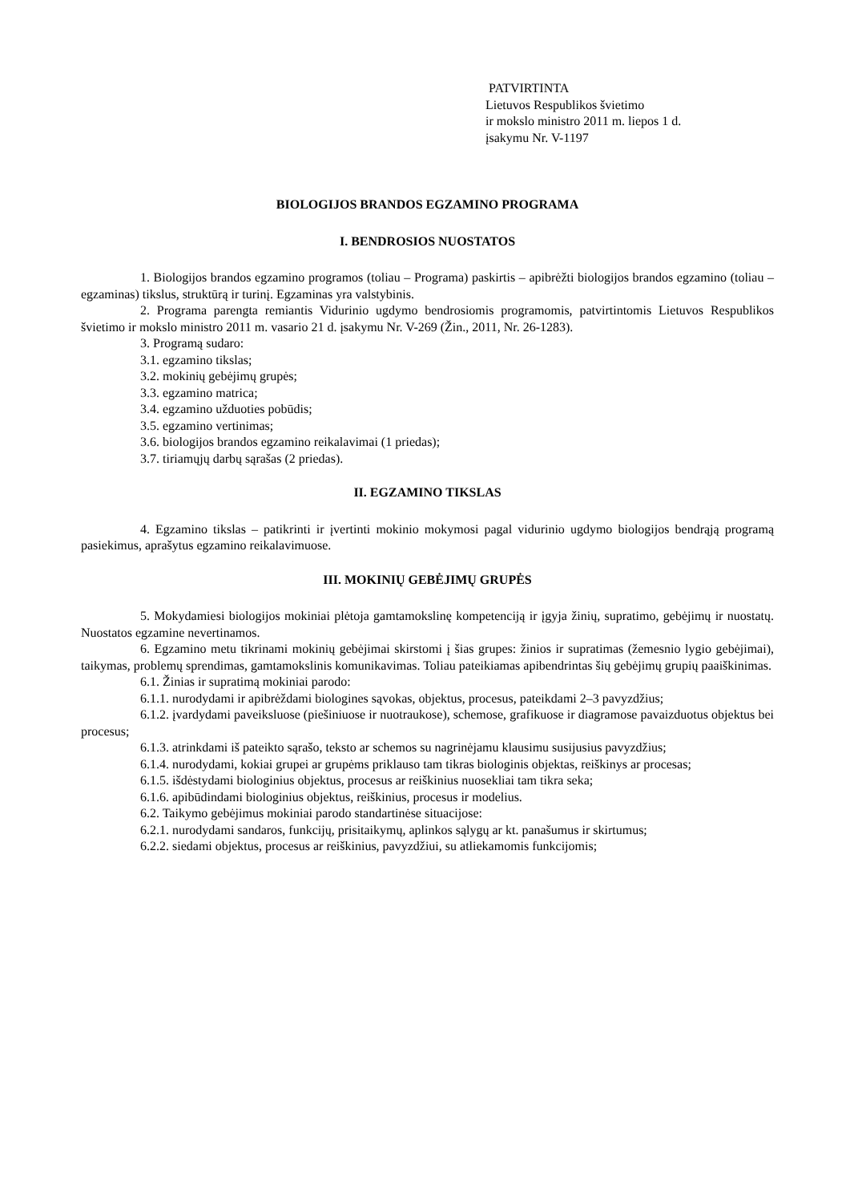PATVIRTINTA
Lietuvos Respublikos švietimo
ir mokslo ministro 2011 m. liepos 1 d.
įsakymu Nr. V-1197
BIOLOGIJOS BRANDOS EGZAMINO PROGRAMA
I. BENDROSIOS NUOSTATOS
1. Biologijos brandos egzamino programos (toliau – Programa) paskirtis – apibrėžti biologijos brandos egzamino (toliau – egzaminas) tikslus, struktūrą ir turinį. Egzaminas yra valstybinis.
2. Programa parengta remiantis Vidurinio ugdymo bendrosiomis programomis, patvirtintomis Lietuvos Respublikos švietimo ir mokslo ministro 2011 m. vasario 21 d. įsakymu Nr. V-269 (Žin., 2011, Nr. 26-1283).
3. Programą sudaro:
3.1. egzamino tikslas;
3.2. mokinių gebėjimų grupės;
3.3. egzamino matrica;
3.4. egzamino užduoties pobūdis;
3.5. egzamino vertinimas;
3.6. biologijos brandos egzamino reikalavimai (1 priedas);
3.7. tiriamųjų darbų sąrašas (2 priedas).
II. EGZAMINO TIKSLAS
4. Egzamino tikslas – patikrinti ir įvertinti mokinio mokymosi pagal vidurinio ugdymo biologijos bendrąją programą pasiekimus, aprašytus egzamino reikalavimuose.
III. MOKINIŲ GEBĖJIMŲ GRUPĖS
5. Mokydamiesi biologijos mokiniai plėtoja gamtamokslinę kompetenciją ir įgyja žinių, supratimo, gebėjimų ir nuostatų. Nuostatos egzamine nevertinamos.
6. Egzamino metu tikrinami mokinių gebėjimai skirstomi į šias grupes: žinios ir supratimas (žemesnio lygio gebėjimai), taikymas, problemų sprendimas, gamtamokslinis komunikavimas. Toliau pateikiamas apibendrintas šių gebėjimų grupių paaiškinimas.
6.1. Žinias ir supratimą mokiniai parodo:
6.1.1. nurodydami ir apibrėždami biologines sąvokas, objektus, procesus, pateikdami 2–3 pavyzdžius;
6.1.2. įvardydami paveiksluose (piešiniuose ir nuotraukose), schemose, grafikuose ir diagramose pavaizduotus objektus bei procesus;
6.1.3. atrinkdami iš pateikto sąrašo, teksto ar schemos su nagrinėjamu klausimu susijusius pavyzdžius;
6.1.4. nurodydami, kokiai grupei ar grupėms priklauso tam tikras biologinis objektas, reiškinys ar procesas;
6.1.5. išdėstydami biologinius objektus, procesus ar reiškinius nuosekliai tam tikra seka;
6.1.6. apibūdindami biologinius objektus, reiškinius, procesus ir modelius.
6.2. Taikymo gebėjimus mokiniai parodo standartinėse situacijose:
6.2.1. nurodydami sandaros, funkcijų, prisitaikymų, aplinkos sąlygų ar kt. panašumus ir skirtumus;
6.2.2. siedami objektus, procesus ar reiškinius, pavyzdžiui, su atliekamomis funkcijomis;